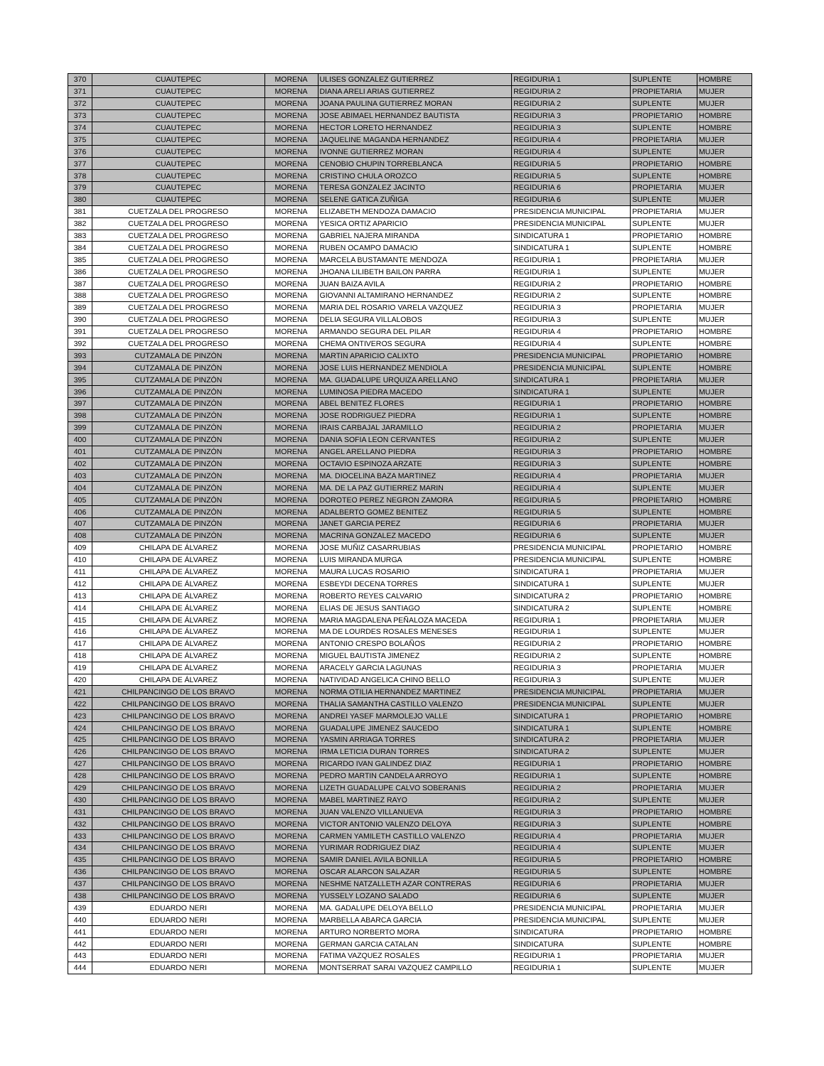| 370 | CUAUTEPEC | MORENA | ULISES GONZALEZ GUTIERREZ | REGIDURIA 1 | SUPLENTE | HOMBRE |
| 371 | CUAUTEPEC | MORENA | DIANA ARELI ARIAS GUTIERREZ | REGIDURIA 2 | PROPIETARIA | MUJER |
| 372 | CUAUTEPEC | MORENA | JOANA PAULINA GUTIERREZ MORAN | REGIDURIA 2 | SUPLENTE | MUJER |
| 373 | CUAUTEPEC | MORENA | JOSE ABIMAEL HERNANDEZ BAUTISTA | REGIDURIA 3 | PROPIETARIO | HOMBRE |
| 374 | CUAUTEPEC | MORENA | HECTOR LORETO HERNANDEZ | REGIDURIA 3 | SUPLENTE | HOMBRE |
| 375 | CUAUTEPEC | MORENA | JAQUELINE MAGANDA HERNANDEZ | REGIDURIA 4 | PROPIETARIA | MUJER |
| 376 | CUAUTEPEC | MORENA | IVONNE GUTIERREZ MORAN | REGIDURIA 4 | SUPLENTE | MUJER |
| 377 | CUAUTEPEC | MORENA | CENOBIO CHUPIN TORREBLANCA | REGIDURIA 5 | PROPIETARIO | HOMBRE |
| 378 | CUAUTEPEC | MORENA | CRISTINO CHULA OROZCO | REGIDURIA 5 | SUPLENTE | HOMBRE |
| 379 | CUAUTEPEC | MORENA | TERESA GONZALEZ JACINTO | REGIDURIA 6 | PROPIETARIA | MUJER |
| 380 | CUAUTEPEC | MORENA | SELENE GATICA ZUÑIGA | REGIDURIA 6 | SUPLENTE | MUJER |
| 381 | CUETZALA DEL PROGRESO | MORENA | ELIZABETH MENDOZA DAMACIO | PRESIDENCIA MUNICIPAL | PROPIETARIA | MUJER |
| 382 | CUETZALA DEL PROGRESO | MORENA | YESICA ORTIZ APARICIO | PRESIDENCIA MUNICIPAL | SUPLENTE | MUJER |
| 383 | CUETZALA DEL PROGRESO | MORENA | GABRIEL NAJERA MIRANDA | SINDICATURA 1 | PROPIETARIO | HOMBRE |
| 384 | CUETZALA DEL PROGRESO | MORENA | RUBEN OCAMPO DAMACIO | SINDICATURA 1 | SUPLENTE | HOMBRE |
| 385 | CUETZALA DEL PROGRESO | MORENA | MARCELA BUSTAMANTE MENDOZA | REGIDURIA 1 | PROPIETARIA | MUJER |
| 386 | CUETZALA DEL PROGRESO | MORENA | JHOANA LILIBETH BAILON PARRA | REGIDURIA 1 | SUPLENTE | MUJER |
| 387 | CUETZALA DEL PROGRESO | MORENA | JUAN BAIZA AVILA | REGIDURIA 2 | PROPIETARIO | HOMBRE |
| 388 | CUETZALA DEL PROGRESO | MORENA | GIOVANNI ALTAMIRANO HERNANDEZ | REGIDURIA 2 | SUPLENTE | HOMBRE |
| 389 | CUETZALA DEL PROGRESO | MORENA | MARIA DEL ROSARIO VARELA VAZQUEZ | REGIDURIA 3 | PROPIETARIA | MUJER |
| 390 | CUETZALA DEL PROGRESO | MORENA | DELIA SEGURA VILLALOBOS | REGIDURIA 3 | SUPLENTE | MUJER |
| 391 | CUETZALA DEL PROGRESO | MORENA | ARMANDO SEGURA DEL PILAR | REGIDURIA 4 | PROPIETARIO | HOMBRE |
| 392 | CUETZALA DEL PROGRESO | MORENA | CHEMA ONTIVEROS SEGURA | REGIDURIA 4 | SUPLENTE | HOMBRE |
| 393 | CUTZAMALA DE PINZÓN | MORENA | MARTIN APARICIO CALIXTO | PRESIDENCIA MUNICIPAL | PROPIETARIO | HOMBRE |
| 394 | CUTZAMALA DE PINZÓN | MORENA | JOSE LUIS HERNANDEZ MENDIOLA | PRESIDENCIA MUNICIPAL | SUPLENTE | HOMBRE |
| 395 | CUTZAMALA DE PINZÓN | MORENA | MA. GUADALUPE URQUIZA ARELLANO | SINDICATURA 1 | PROPIETARIA | MUJER |
| 396 | CUTZAMALA DE PINZÓN | MORENA | LUMINOSA PIEDRA MACEDO | SINDICATURA 1 | SUPLENTE | MUJER |
| 397 | CUTZAMALA DE PINZÓN | MORENA | ABEL BENITEZ FLORES | REGIDURIA 1 | PROPIETARIO | HOMBRE |
| 398 | CUTZAMALA DE PINZÓN | MORENA | JOSE RODRIGUEZ PIEDRA | REGIDURIA 1 | SUPLENTE | HOMBRE |
| 399 | CUTZAMALA DE PINZÓN | MORENA | IRAIS CARBAJAL JARAMILLO | REGIDURIA 2 | PROPIETARIA | MUJER |
| 400 | CUTZAMALA DE PINZÓN | MORENA | DANIA SOFIA LEON CERVANTES | REGIDURIA 2 | SUPLENTE | MUJER |
| 401 | CUTZAMALA DE PINZÓN | MORENA | ANGEL ARELLANO PIEDRA | REGIDURIA 3 | PROPIETARIO | HOMBRE |
| 402 | CUTZAMALA DE PINZÓN | MORENA | OCTAVIO ESPINOZA ARZATE | REGIDURIA 3 | SUPLENTE | HOMBRE |
| 403 | CUTZAMALA DE PINZÓN | MORENA | MA. DIOCELINA BAZA MARTINEZ | REGIDURIA 4 | PROPIETARIA | MUJER |
| 404 | CUTZAMALA DE PINZÓN | MORENA | MA. DE LA PAZ GUTIERREZ MARIN | REGIDURIA 4 | SUPLENTE | MUJER |
| 405 | CUTZAMALA DE PINZÓN | MORENA | DOROTEO PEREZ NEGRON ZAMORA | REGIDURIA 5 | PROPIETARIO | HOMBRE |
| 406 | CUTZAMALA DE PINZÓN | MORENA | ADALBERTO GOMEZ BENITEZ | REGIDURIA 5 | SUPLENTE | HOMBRE |
| 407 | CUTZAMALA DE PINZÓN | MORENA | JANET GARCIA PEREZ | REGIDURIA 6 | PROPIETARIA | MUJER |
| 408 | CUTZAMALA DE PINZÓN | MORENA | MACRINA GONZALEZ MACEDO | REGIDURIA 6 | SUPLENTE | MUJER |
| 409 | CHILAPA DE ÁLVAREZ | MORENA | JOSE MUÑIZ CASARRUBIAS | PRESIDENCIA MUNICIPAL | PROPIETARIO | HOMBRE |
| 410 | CHILAPA DE ÁLVAREZ | MORENA | LUIS MIRANDA MURGA | PRESIDENCIA MUNICIPAL | SUPLENTE | HOMBRE |
| 411 | CHILAPA DE ÁLVAREZ | MORENA | MAURA LUCAS ROSARIO | SINDICATURA 1 | PROPIETARIA | MUJER |
| 412 | CHILAPA DE ÁLVAREZ | MORENA | ESBEYDI DECENA TORRES | SINDICATURA 1 | SUPLENTE | MUJER |
| 413 | CHILAPA DE ÁLVAREZ | MORENA | ROBERTO REYES CALVARIO | SINDICATURA 2 | PROPIETARIO | HOMBRE |
| 414 | CHILAPA DE ÁLVAREZ | MORENA | ELIAS DE JESUS SANTIAGO | SINDICATURA 2 | SUPLENTE | HOMBRE |
| 415 | CHILAPA DE ÁLVAREZ | MORENA | MARIA MAGDALENA PEÑALOZA MACEDA | REGIDURIA 1 | PROPIETARIA | MUJER |
| 416 | CHILAPA DE ÁLVAREZ | MORENA | MA DE LOURDES ROSALES MENESES | REGIDURIA 1 | SUPLENTE | MUJER |
| 417 | CHILAPA DE ÁLVAREZ | MORENA | ANTONIO CRESPO BOLAÑOS | REGIDURIA 2 | PROPIETARIO | HOMBRE |
| 418 | CHILAPA DE ÁLVAREZ | MORENA | MIGUEL BAUTISTA JIMENEZ | REGIDURIA 2 | SUPLENTE | HOMBRE |
| 419 | CHILAPA DE ÁLVAREZ | MORENA | ARACELY GARCIA LAGUNAS | REGIDURIA 3 | PROPIETARIA | MUJER |
| 420 | CHILAPA DE ÁLVAREZ | MORENA | NATIVIDAD ANGELICA CHINO BELLO | REGIDURIA 3 | SUPLENTE | MUJER |
| 421 | CHILPANCINGO DE LOS BRAVO | MORENA | NORMA OTILIA HERNANDEZ MARTINEZ | PRESIDENCIA MUNICIPAL | PROPIETARIA | MUJER |
| 422 | CHILPANCINGO DE LOS BRAVO | MORENA | THALIA SAMANTHA CASTILLO VALENZO | PRESIDENCIA MUNICIPAL | SUPLENTE | MUJER |
| 423 | CHILPANCINGO DE LOS BRAVO | MORENA | ANDREI YASEF MARMOLEJO VALLE | SINDICATURA 1 | PROPIETARIO | HOMBRE |
| 424 | CHILPANCINGO DE LOS BRAVO | MORENA | GUADALUPE JIMENEZ SAUCEDO | SINDICATURA 1 | SUPLENTE | HOMBRE |
| 425 | CHILPANCINGO DE LOS BRAVO | MORENA | YASMIN ARRIAGA TORRES | SINDICATURA 2 | PROPIETARIA | MUJER |
| 426 | CHILPANCINGO DE LOS BRAVO | MORENA | IRMA LETICIA DURAN TORRES | SINDICATURA 2 | SUPLENTE | MUJER |
| 427 | CHILPANCINGO DE LOS BRAVO | MORENA | RICARDO IVAN GALINDEZ DIAZ | REGIDURIA 1 | PROPIETARIO | HOMBRE |
| 428 | CHILPANCINGO DE LOS BRAVO | MORENA | PEDRO MARTIN CANDELA ARROYO | REGIDURIA 1 | SUPLENTE | HOMBRE |
| 429 | CHILPANCINGO DE LOS BRAVO | MORENA | LIZETH GUADALUPE CALVO SOBERANIS | REGIDURIA 2 | PROPIETARIA | MUJER |
| 430 | CHILPANCINGO DE LOS BRAVO | MORENA | MABEL MARTINEZ RAYO | REGIDURIA 2 | SUPLENTE | MUJER |
| 431 | CHILPANCINGO DE LOS BRAVO | MORENA | JUAN VALENZO VILLANUEVA | REGIDURIA 3 | PROPIETARIO | HOMBRE |
| 432 | CHILPANCINGO DE LOS BRAVO | MORENA | VICTOR ANTONIO VALENZO DELOYA | REGIDURIA 3 | SUPLENTE | HOMBRE |
| 433 | CHILPANCINGO DE LOS BRAVO | MORENA | CARMEN YAMILETH CASTILLO VALENZO | REGIDURIA 4 | PROPIETARIA | MUJER |
| 434 | CHILPANCINGO DE LOS BRAVO | MORENA | YURIMAR RODRIGUEZ DIAZ | REGIDURIA 4 | SUPLENTE | MUJER |
| 435 | CHILPANCINGO DE LOS BRAVO | MORENA | SAMIR DANIEL AVILA BONILLA | REGIDURIA 5 | PROPIETARIO | HOMBRE |
| 436 | CHILPANCINGO DE LOS BRAVO | MORENA | OSCAR ALARCON SALAZAR | REGIDURIA 5 | SUPLENTE | HOMBRE |
| 437 | CHILPANCINGO DE LOS BRAVO | MORENA | NESHME NATZALLETH AZAR CONTRERAS | REGIDURIA 6 | PROPIETARIA | MUJER |
| 438 | CHILPANCINGO DE LOS BRAVO | MORENA | YUSSELY LOZANO SALADO | REGIDURIA 6 | SUPLENTE | MUJER |
| 439 | EDUARDO NERI | MORENA | MA. GADALUPE DELOYA BELLO | PRESIDENCIA MUNICIPAL | PROPIETARIA | MUJER |
| 440 | EDUARDO NERI | MORENA | MARBELLA ABARCA GARCIA | PRESIDENCIA MUNICIPAL | SUPLENTE | MUJER |
| 441 | EDUARDO NERI | MORENA | ARTURO NORBERTO MORA | SINDICATURA | PROPIETARIO | HOMBRE |
| 442 | EDUARDO NERI | MORENA | GERMAN GARCIA CATALAN | SINDICATURA | SUPLENTE | HOMBRE |
| 443 | EDUARDO NERI | MORENA | FATIMA VAZQUEZ ROSALES | REGIDURIA 1 | PROPIETARIA | MUJER |
| 444 | EDUARDO NERI | MORENA | MONTSERRAT SARAI VAZQUEZ CAMPILLO | REGIDURIA 1 | SUPLENTE | MUJER |